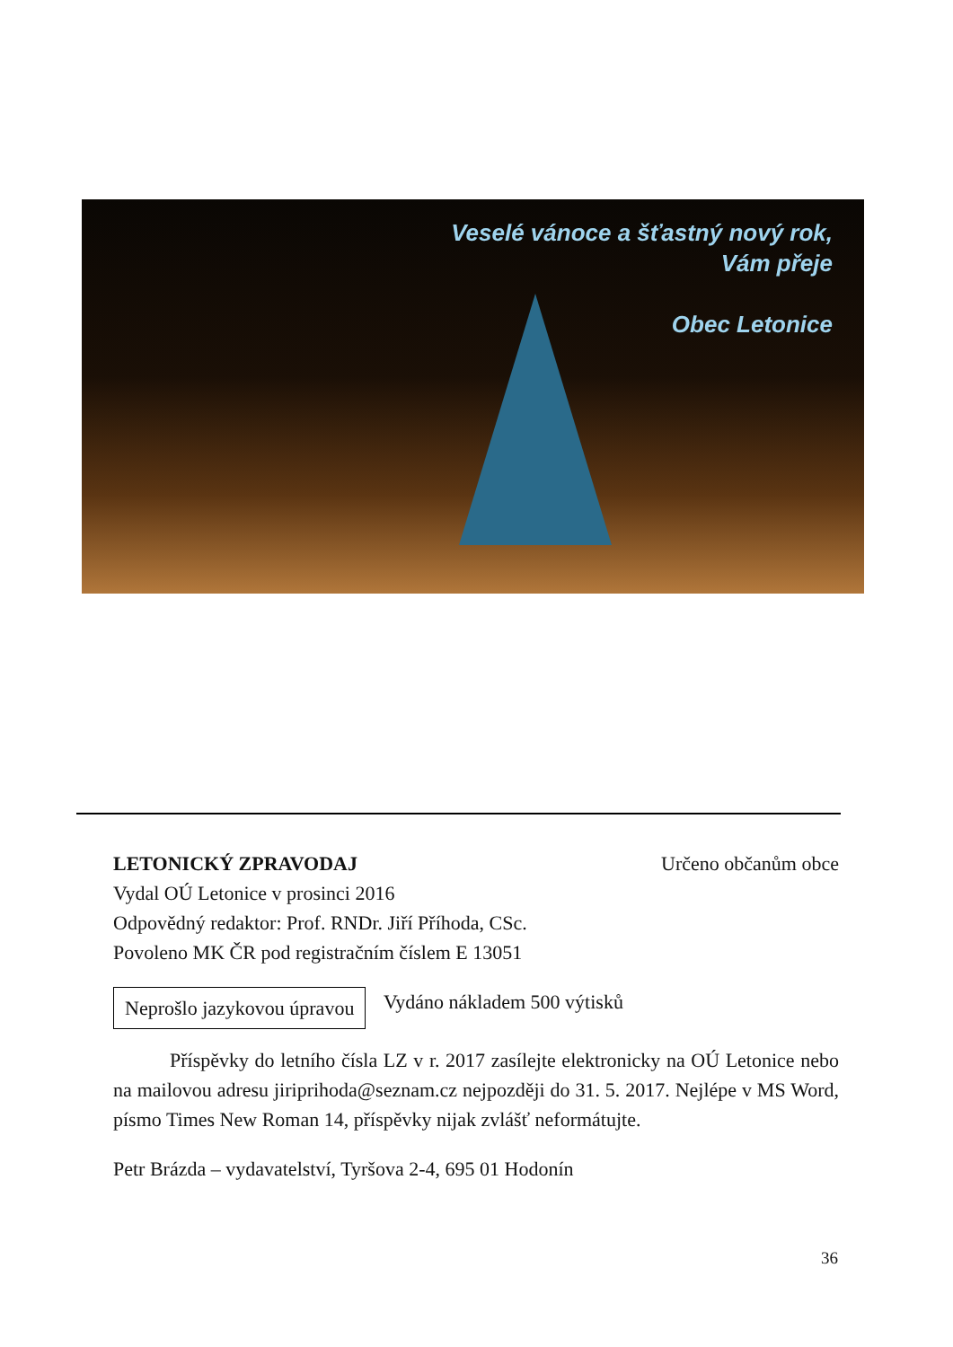Veselé vánoce a šťastný nový rok,
Vám přeje
Obec Letonice
LETONICKÝ ZPRAVODAJ Určeno občanům obce
Vydal OÚ Letonice v prosinci 2016
Odpovědný redaktor: Prof. RNDr. Jiří Příhoda, CSc.
Povoleno MK ČR pod registračním číslem E 13051
Neprošlo jazykovou úpravou Vydáno nákladem 500 výtisků
Příspěvky do letního čísla LZ v r. 2017 zasílejte elektronicky na OÚ Letonice nebo na mailovou adresu jiriprihoda@seznam.cz nejpozději do 31. 5. 2017. Nejlépe v MS Word, písmo Times New Roman 14, příspěvky nijak zvlášť neformátujte.
Petr Brázda – vydavatelství, Tyršova 2-4, 695 01 Hodonín
36